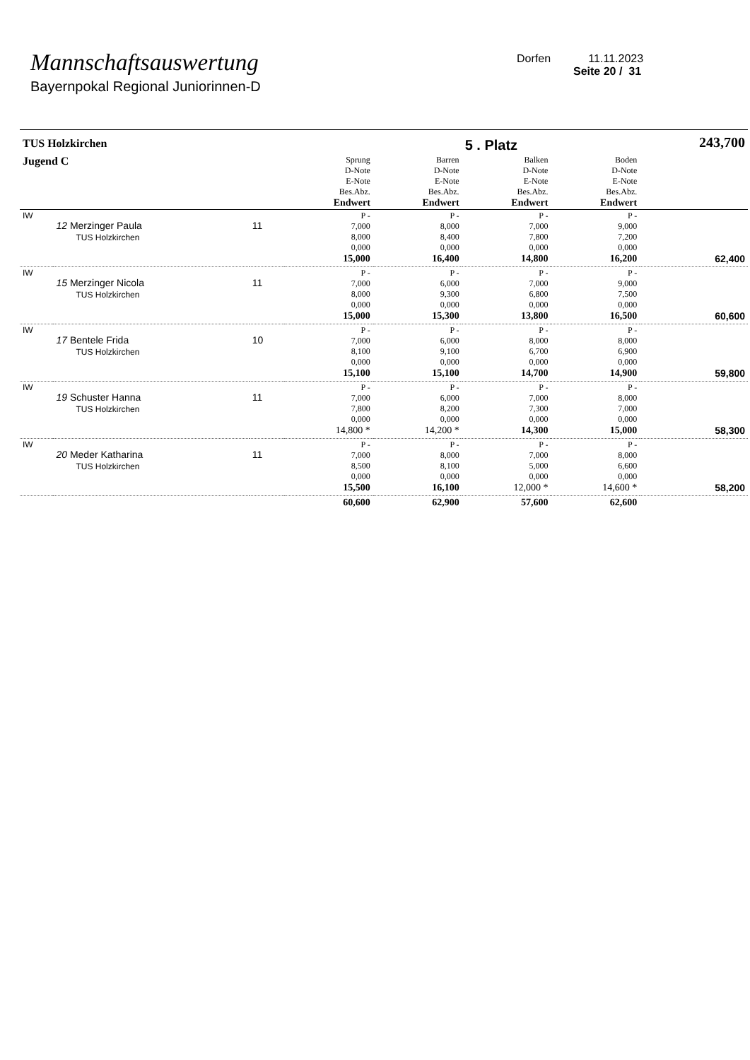Mannschaftsauswertung
Bayernpokal Regional Juniorinnen-D
Dorfen 11.11.2023
Seite 20 / 31
| TUS Holzkirchen | | | | | 5 . Platz | | 243,700 |
| Jugend C | | | Sprung D-Note E-Note Bes.Abz. Endwert | Barren D-Note E-Note Bes.Abz. Endwert | Balken D-Note E-Note Bes.Abz. Endwert | Boden D-Note E-Note Bes.Abz. Endwert | |
| IW | 12 Merzinger Paula TUS Holzkirchen | 11 | P - 7,000 8,000 0,000 15,000 | P - 8,000 8,400 0,000 16,400 | P - 7,000 7,800 0,000 14,800 | P - 9,000 7,200 0,000 16,200 | 62,400 |
| IW | 15 Merzinger Nicola TUS Holzkirchen | 11 | P - 7,000 8,000 0,000 15,000 | P - 6,000 9,300 0,000 15,300 | P - 7,000 6,800 0,000 13,800 | P - 9,000 7,500 0,000 16,500 | 60,600 |
| IW | 17 Bentele Frida TUS Holzkirchen | 10 | P - 7,000 8,100 0,000 15,100 | P - 6,000 9,100 0,000 15,100 | P - 8,000 6,700 0,000 14,700 | P - 8,000 6,900 0,000 14,900 | 59,800 |
| IW | 19 Schuster Hanna TUS Holzkirchen | 11 | P - 7,000 7,800 0,000 14,800 * | P - 6,000 8,200 0,000 14,200 * | P - 7,000 7,300 0,000 14,300 | P - 8,000 7,000 0,000 15,000 | 58,300 |
| IW | 20 Meder Katharina TUS Holzkirchen | 11 | P - 7,000 8,500 0,000 15,500 | P - 8,000 8,100 0,000 16,100 | P - 7,000 5,000 0,000 12,000 * | P - 8,000 6,600 0,000 14,600 * | 58,200 |
| | | | 60,600 | 62,900 | 57,600 | 62,600 | |